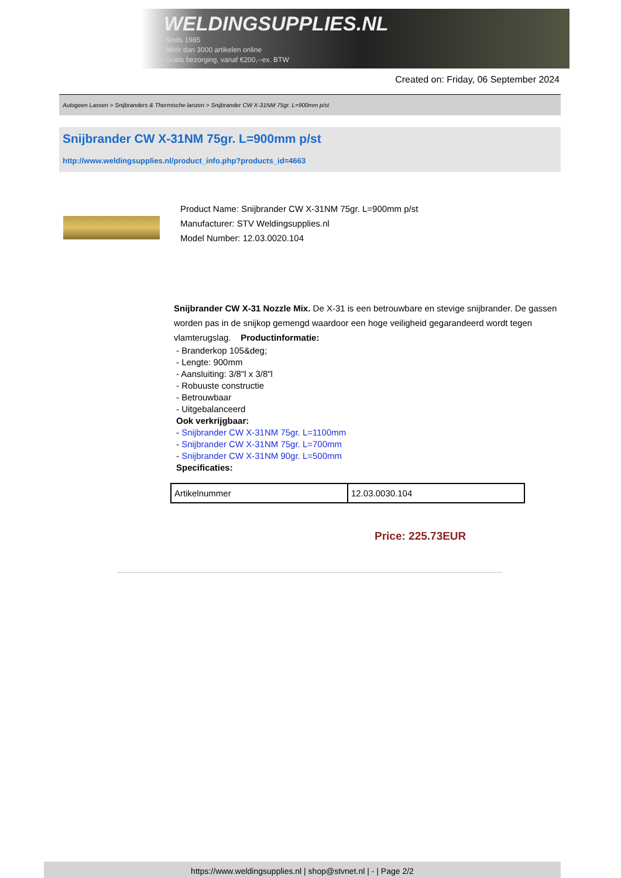WELDINGSUPPLIES.NL
- Sinds 1985
- Méér dan 3000 artikelen online
- Gratis bezorging, vanaf €200,--ex. BTW
Created on: Friday, 06 September 2024
Autogeen Lassen > Snijbranders & Thermische lanzen > Snijbrander CW X-31NM 75gr. L=900mm p/st
Snijbrander CW X-31NM 75gr. L=900mm p/st
http://www.weldingsupplies.nl/product_info.php?products_id=4663
Product Name: Snijbrander CW X-31NM 75gr. L=900mm p/st
Manufacturer: STV Weldingsupplies.nl
Model Number: 12.03.0020.104
Snijbrander CW X-31 Nozzle Mix. De X-31 is een betrouwbare en stevige snijbrander. De gassen worden pas in de snijkop gemengd waardoor een hoge veiligheid gegarandeerd wordt tegen vlamterugslag. Productinformatie:
- Branderkop 105&deg;
- Lengte: 900mm
- Aansluiting: 3/8"l x 3/8"l
- Robuuste constructie
- Betrouwbaar
- Uitgebalanceerd
Ook verkrijgbaar:
- Snijbrander CW X-31NM 75gr. L=1100mm
- Snijbrander CW X-31NM 75gr. L=700mm
- Snijbrander CW X-31NM 90gr. L=500mm
Specificaties:
| Artikelnummer | 12.03.0030.104 |
Price: 225.73EUR
https://www.weldingsupplies.nl | shop@stvnet.nl | - | Page 2/2